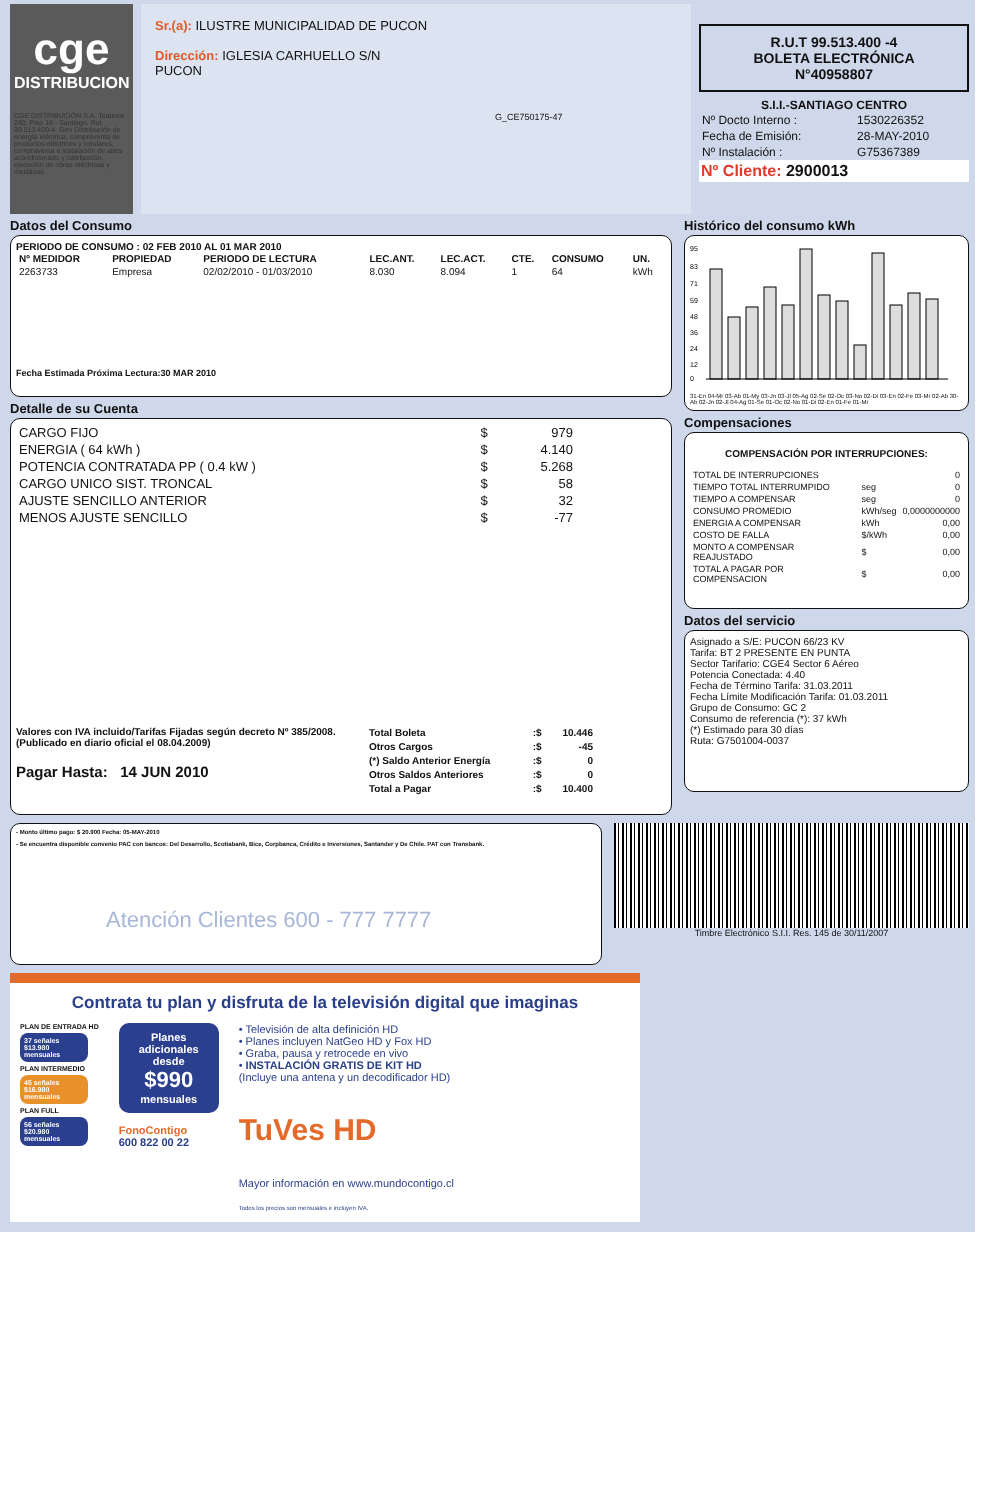cge
DISTRIBUCION
CGE DISTRIBUCIÓN S.A. Teatinos 280, Piso 16 - Santiago. Rut: 99.513.400-4. Giro Distribución de energía eléctrica, compraventa de productos eléctricos y celulares, compraventa e instalación de aires acondicionado y calefacción, ejecución de obras eléctricas y metálicas.
Sr.(a): ILUSTRE MUNICIPALIDAD DE PUCON
Dirección: IGLESIA CARHUELLO S/N
PUCON
G_CE750175-47
R.U.T 99.513.400 -4
BOLETA ELECTRÓNICA
N°40958807
S.I.I.-SANTIAGO CENTRO
| Nº Docto Interno : | 1530226352 |
| Fecha de Emisión: | 28-MAY-2010 |
| Nº Instalación : | G75367389 |
Nº Cliente: 2900013
Datos del Consumo
PERIODO DE CONSUMO : 02 FEB 2010 AL 01 MAR 2010
| Nº MEDIDOR | PROPIEDAD | PERIODO DE LECTURA | LEC.ANT. | LEC.ACT. | CTE. | CONSUMO | UN. |
| --- | --- | --- | --- | --- | --- | --- | --- |
| 2263733 | Empresa | 02/02/2010 - 01/03/2010 | 8.030 | 8.094 | 1 | 64 | kWh |
Fecha Estimada Próxima Lectura:30 MAR 2010
Detalle de su Cuenta
| CARGO FIJO | $ | 979 |
| ENERGIA ( 64 kWh ) | $ | 4.140 |
| POTENCIA CONTRATADA PP ( 0.4 kW ) | $ | 5.268 |
| CARGO UNICO SIST. TRONCAL | $ | 58 |
| AJUSTE SENCILLO ANTERIOR | $ | 32 |
| MENOS AJUSTE SENCILLO | $ | -77 |
Valores con IVA incluido/Tarifas Fijadas según decreto Nº 385/2008. (Publicado en diario oficial el 08.04.2009)
Pagar Hasta: 14 JUN 2010
| Total Boleta | :$ | 10.446 |
| Otros Cargos | :$ | -45 |
| (*) Saldo Anterior Energía | :$ | 0 |
| Otros Saldos Anteriores | :$ | 0 |
| Total a Pagar | :$ | 10.400 |
Histórico del consumo kWh
95
83
71
59
48
36
24
12
0
31-En 04-Mr 03-Ab 01-My 03-Jn 03-Jl 05-Ag 02-Se 02-Oc 03-No 02-Di 03-En 02-Fe 03-Mr 02-Ab 30-Ab 02-Jn 02-Jl 04-Ag 01-Se 01-Oc 02-No 01-Di 02-En 01-Fe 01-Mr
Compensaciones
COMPENSACIÓN POR INTERRUPCIONES:
| TOTAL DE INTERRUPCIONES | | 0 |
| TIEMPO TOTAL INTERRUMPIDO | seg | 0 |
| TIEMPO A COMPENSAR | seg | 0 |
| CONSUMO PROMEDIO | kWh/seg | 0,0000000000 |
| ENERGIA A COMPENSAR | kWh | 0,00 |
| COSTO DE FALLA | $/kWh | 0,00 |
| MONTO A COMPENSAR REAJUSTADO | $ | 0,00 |
| TOTAL A PAGAR POR COMPENSACION | $ | 0,00 |
Datos del servicio
Asignado a S/E: PUCON 66/23 KV
Tarifa: BT 2 PRESENTE EN PUNTA
Sector Tarifario: CGE4 Sector 6 Aéreo
Potencia Conectada: 4.40
Fecha de Término Tarifa: 31.03.2011
Fecha Límite Modificación Tarifa: 01.03.2011
Grupo de Consumo: GC 2
Consumo de referencia (*): 37 kWh
(*) Estimado para 30 días
Ruta: G7501004-0037
- Monto último pago: $ 20.900 Fecha: 05-MAY-2010
- Se encuentra disponible convenio PAC con bancos: Del Desarrollo, Scotiabank, Bice, Corpbanca, Crédito e Inversiones, Santander y De Chile. PAT con Transbank.
Atención Clientes 600 - 777 7777
Timbre Electrónico S.I.I. Res. 145 de 30/11/2007
Contrata tu plan y disfruta de la televisión digital que imaginas
PLAN DE ENTRADA HD
37 señales
$13.980 mensuales
PLAN INTERMEDIO
45 señales
$16.980 mensuales
PLAN FULL
56 señales
$20.980 mensuales
Planes adicionales desde
$990
mensuales
FonoContigo
600 822 00 22
• Televisión de alta definición HD
• Planes incluyen NatGeo HD y Fox HD
• Graba, pausa y retrocede en vivo
• INSTALACIÓN GRATIS DE KIT HD
(Incluye una antena y un decodificador HD)
TuVes HD
Mayor información en www.mundocontigo.cl
Todos los precios son mensuales e incluyen IVA.